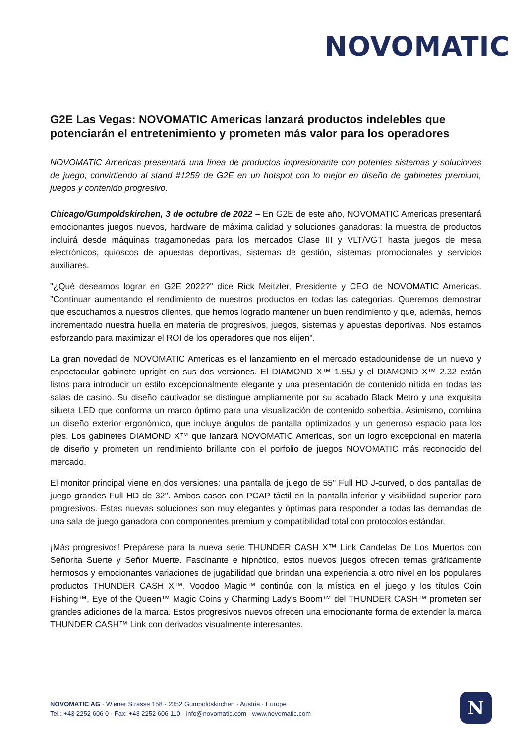NOVOMATIC
G2E Las Vegas: NOVOMATIC Americas lanzará productos indelebles que potenciarán el entretenimiento y prometen más valor para los operadores
NOVOMATIC Americas presentará una línea de productos impresionante con potentes sistemas y soluciones de juego, convirtiendo al stand #1259 de G2E en un hotspot con lo mejor en diseño de gabinetes premium, juegos y contenido progresivo.
Chicago/Gumpoldskirchen, 3 de octubre de 2022 – En G2E de este año, NOVOMATIC Americas presentará emocionantes juegos nuevos, hardware de máxima calidad y soluciones ganadoras: la muestra de productos incluirá desde máquinas tragamonedas para los mercados Clase III y VLT/VGT hasta juegos de mesa electrónicos, quioscos de apuestas deportivas, sistemas de gestión, sistemas promocionales y servicios auxiliares.
"¿Qué deseamos lograr en G2E 2022?" dice Rick Meitzler, Presidente y CEO de NOVOMATIC Americas. "Continuar aumentando el rendimiento de nuestros productos en todas las categorías. Queremos demostrar que escuchamos a nuestros clientes, que hemos logrado mantener un buen rendimiento y que, además, hemos incrementado nuestra huella en materia de progresivos, juegos, sistemas y apuestas deportivas. Nos estamos esforzando para maximizar el ROI de los operadores que nos elijen".
La gran novedad de NOVOMATIC Americas es el lanzamiento en el mercado estadounidense de un nuevo y espectacular gabinete upright en sus dos versiones. El DIAMOND X™ 1.55J y el DIAMOND X™ 2.32 están listos para introducir un estilo excepcionalmente elegante y una presentación de contenido nítida en todas las salas de casino. Su diseño cautivador se distingue ampliamente por su acabado Black Metro y una exquisita silueta LED que conforma un marco óptimo para una visualización de contenido soberbia. Asimismo, combina un diseño exterior ergonómico, que incluye ángulos de pantalla optimizados y un generoso espacio para los pies. Los gabinetes DIAMOND X™ que lanzará NOVOMATIC Americas, son un logro excepcional en materia de diseño y prometen un rendimiento brillante con el porfolio de juegos NOVOMATIC más reconocido del mercado.
El monitor principal viene en dos versiones: una pantalla de juego de 55" Full HD J-curved, o dos pantallas de juego grandes Full HD de 32". Ambos casos con PCAP táctil en la pantalla inferior y visibilidad superior para progresivos. Estas nuevas soluciones son muy elegantes y óptimas para responder a todas las demandas de una sala de juego ganadora con componentes premium y compatibilidad total con protocolos estándar.
¡Más progresivos! Prepárese para la nueva serie THUNDER CASH X™ Link Candelas De Los Muertos con Señorita Suerte y Señor Muerte. Fascinante e hipnótico, estos nuevos juegos ofrecen temas gráficamente hermosos y emocionantes variaciones de jugabilidad que brindan una experiencia a otro nivel en los populares productos THUNDER CASH X™. Voodoo Magic™ continúa con la mística en el juego y los títulos Coin Fishing™, Eye of the Queen™ Magic Coins y Charming Lady's Boom™ del THUNDER CASH™ prometen ser grandes adiciones de la marca. Estos progresivos nuevos ofrecen una emocionante forma de extender la marca THUNDER CASH™ Link con derivados visualmente interesantes.
NOVOMATIC AG · Wiener Strasse 158 · 2352 Gumpoldskirchen · Austria · Europe
Tel.: +43 2252 606 0 · Fax: +43 2252 606 110 · info@novomatic.com · www.novomatic.com
N